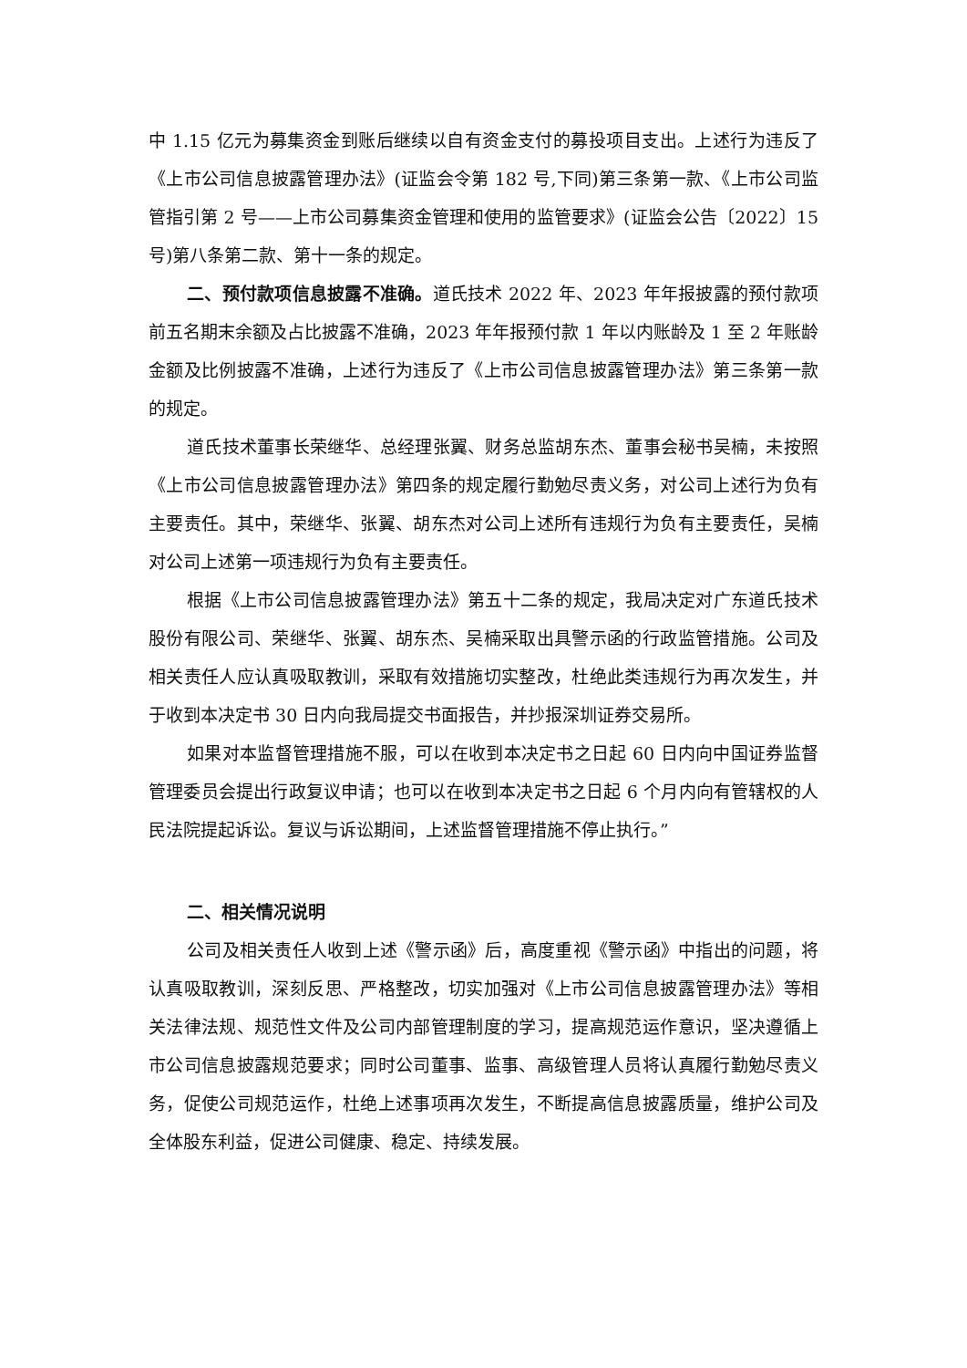中 1.15 亿元为募集资金到账后继续以自有资金支付的募投项目支出。上述行为违反了《上市公司信息披露管理办法》(证监会令第 182 号,下同)第三条第一款、《上市公司监管指引第 2 号——上市公司募集资金管理和使用的监管要求》(证监会公告〔2022〕15 号)第八条第二款、第十一条的规定。
二、预付款项信息披露不准确。道氏技术 2022 年、2023 年年报披露的预付款项前五名期末余额及占比披露不准确，2023 年年报预付款 1 年以内账龄及 1 至 2 年账龄金额及比例披露不准确，上述行为违反了《上市公司信息披露管理办法》第三条第一款的规定。
道氏技术董事长荣继华、总经理张翼、财务总监胡东杰、董事会秘书吴楠，未按照《上市公司信息披露管理办法》第四条的规定履行勤勉尽责义务，对公司上述行为负有主要责任。其中，荣继华、张翼、胡东杰对公司上述所有违规行为负有主要责任，吴楠对公司上述第一项违规行为负有主要责任。
根据《上市公司信息披露管理办法》第五十二条的规定，我局决定对广东道氏技术股份有限公司、荣继华、张翼、胡东杰、吴楠采取出具警示函的行政监管措施。公司及相关责任人应认真吸取教训，采取有效措施切实整改，杜绝此类违规行为再次发生，并于收到本决定书 30 日内向我局提交书面报告，并抄报深圳证券交易所。
如果对本监督管理措施不服，可以在收到本决定书之日起 60 日内向中国证券监督管理委员会提出行政复议申请；也可以在收到本决定书之日起 6 个月内向有管辖权的人民法院提起诉讼。复议与诉讼期间，上述监督管理措施不停止执行。”
二、相关情况说明
公司及相关责任人收到上述《警示函》后，高度重视《警示函》中指出的问题，将认真吸取教训，深刻反思、严格整改，切实加强对《上市公司信息披露管理办法》等相关法律法规、规范性文件及公司内部管理制度的学习，提高规范运作意识，坚决遵循上市公司信息披露规范要求；同时公司董事、监事、高级管理人员将认真履行勤勉尽责义务，促使公司规范运作，杜绝上述事项再次发生，不断提高信息披露质量，维护公司及全体股东利益，促进公司健康、稳定、持续发展。